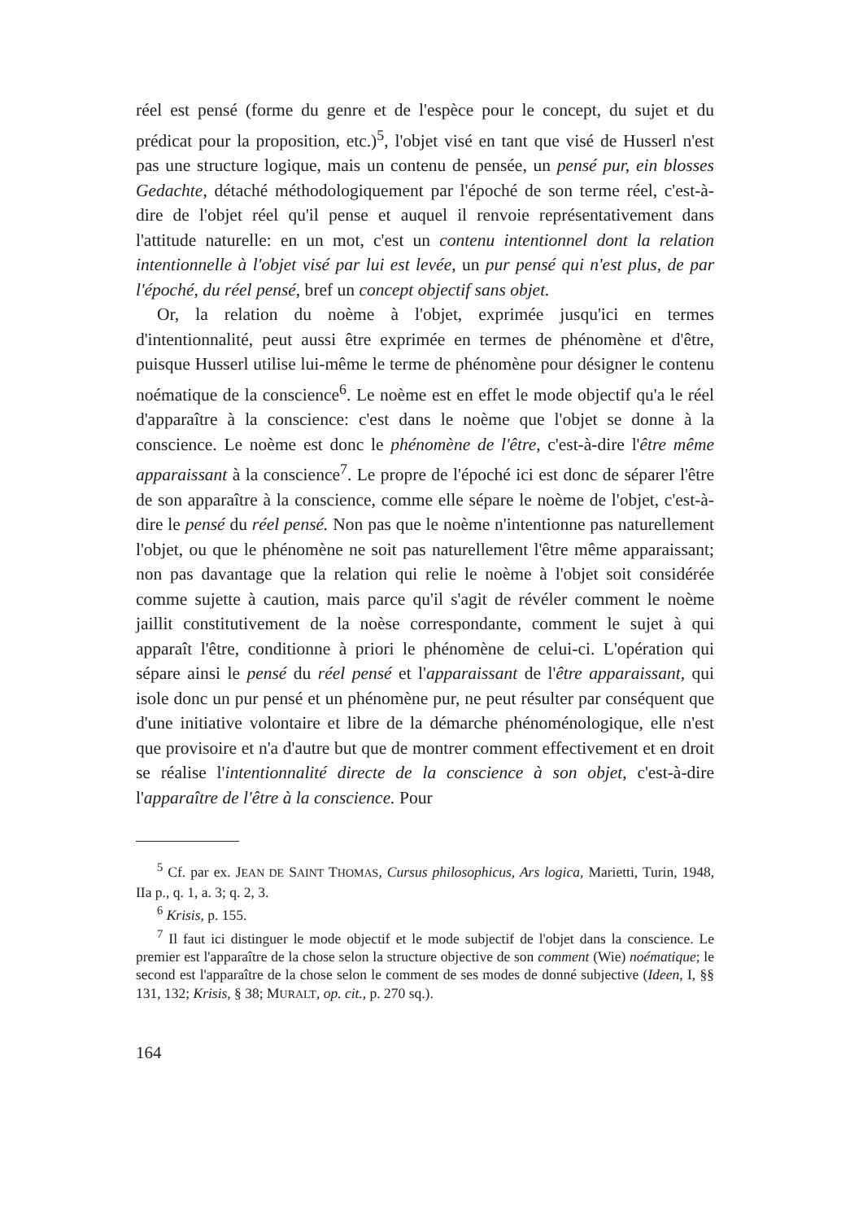réel est pensé (forme du genre et de l'espèce pour le concept, du sujet et du prédicat pour la proposition, etc.)<sup>5</sup>, l'objet visé en tant que visé de Husserl n'est pas une structure logique, mais un contenu de pensée, un pensé pur, ein blosses Gedachte, détaché méthodologiquement par l'époché de son terme réel, c'est-à-dire de l'objet réel qu'il pense et auquel il renvoie représentativement dans l'attitude naturelle: en un mot, c'est un contenu intentionnel dont la relation intentionnelle à l'objet visé par lui est levée, un pur pensé qui n'est plus, de par l'époché, du réel pensé, bref un concept objectif sans objet.
Or, la relation du noème à l'objet, exprimée jusqu'ici en termes d'intentionnalité, peut aussi être exprimée en termes de phénomène et d'être, puisque Husserl utilise lui-même le terme de phénomène pour désigner le contenu noématique de la conscience<sup>6</sup>. Le noème est en effet le mode objectif qu'a le réel d'apparaître à la conscience: c'est dans le noème que l'objet se donne à la conscience. Le noème est donc le phénomène de l'être, c'est-à-dire l'être même apparaissant à la conscience<sup>7</sup>. Le propre de l'époché ici est donc de séparer l'être de son apparaître à la conscience, comme elle sépare le noème de l'objet, c'est-à-dire le pensé du réel pensé. Non pas que le noème n'intentionne pas naturellement l'objet, ou que le phénomène ne soit pas naturellement l'être même apparaissant; non pas davantage que la relation qui relie le noème à l'objet soit considérée comme sujette à caution, mais parce qu'il s'agit de révéler comment le noème jaillit constitutivement de la noèse correspondante, comment le sujet à qui apparaît l'être, conditionne à priori le phénomène de celui-ci. L'opération qui sépare ainsi le pensé du réel pensé et l'apparaissant de l'être apparaissant, qui isole donc un pur pensé et un phénomène pur, ne peut résulter par conséquent que d'une initiative volontaire et libre de la démarche phénoménologique, elle n'est que provisoire et n'a d'autre but que de montrer comment effectivement et en droit se réalise l'intentionnalité directe de la conscience à son objet, c'est-à-dire l'apparaître de l'être à la conscience. Pour
<sup>5</sup> Cf. par ex. JEAN DE SAINT THOMAS, Cursus philosophicus, Ars logica, Marietti, Turin, 1948, IIa p., q. 1, a. 3; q. 2, 3.
<sup>6</sup> Krisis, p. 155.
<sup>7</sup> Il faut ici distinguer le mode objectif et le mode subjectif de l'objet dans la conscience. Le premier est l'apparaître de la chose selon la structure objective de son comment (Wie) noématique; le second est l'apparaître de la chose selon le comment de ses modes de donné subjective (Ideen, I, §§ 131, 132; Krisis, § 38; MURALT, op. cit., p. 270 sq.).
164